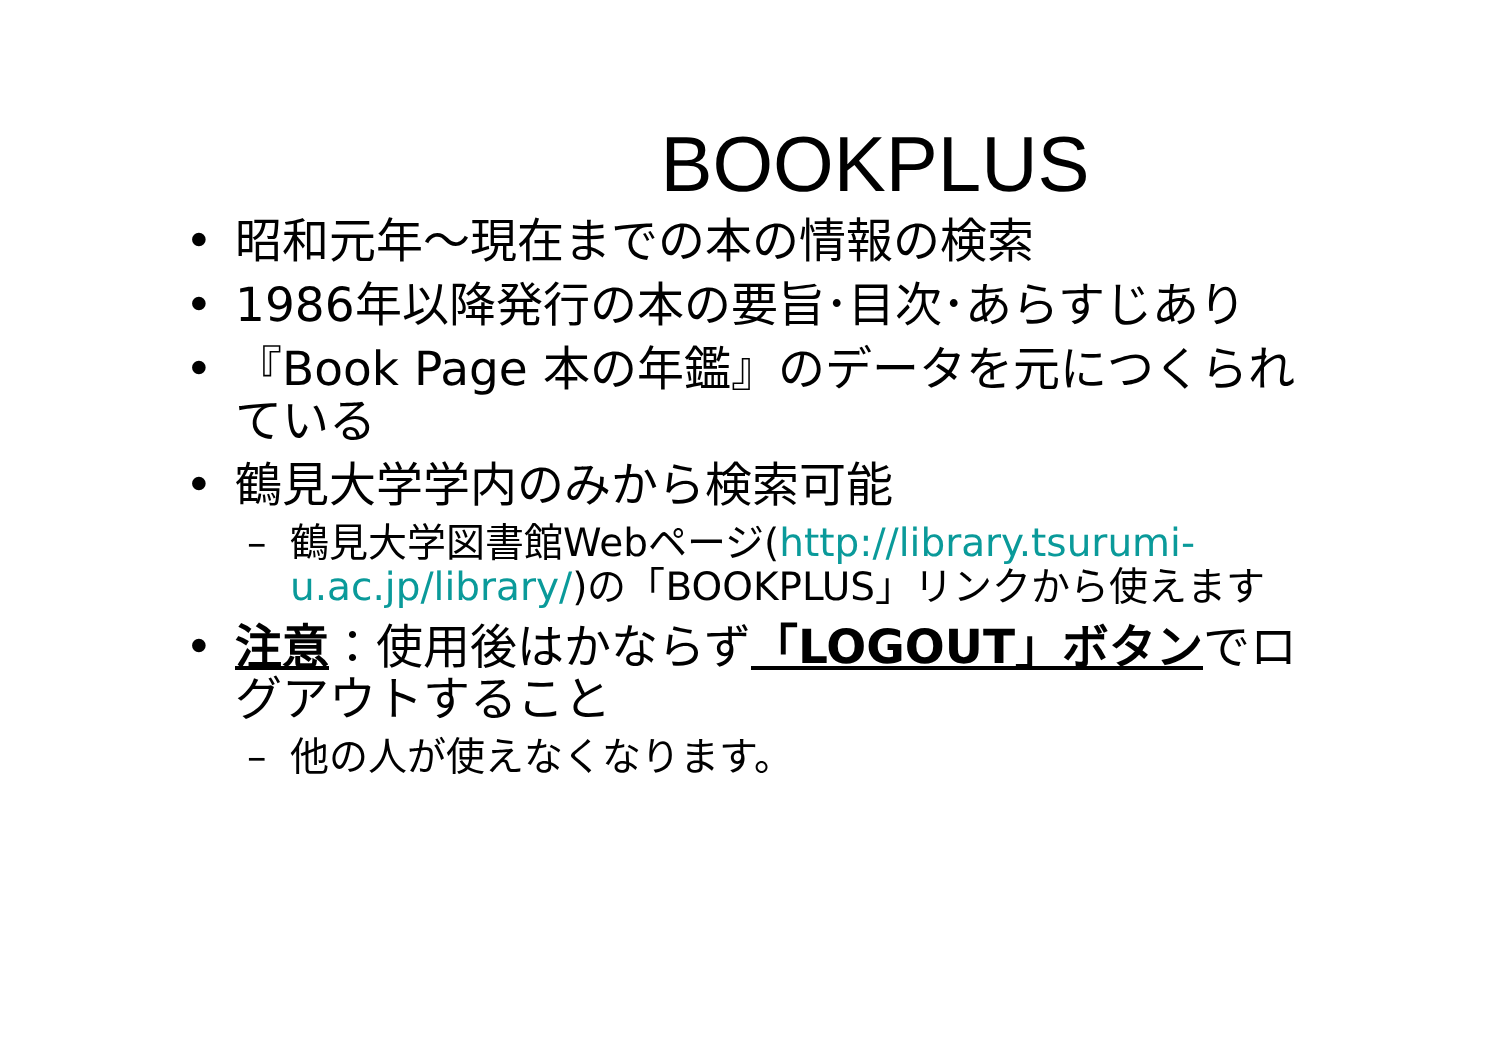BOOKPLUS
• 昭和元年～現在までの本の情報の検索
• 1986年以降発行の本の要旨･目次･あらすじあり
• 『Book Page 本の年鑑』のデータを元につくられている
• 鶴見大学学内のみから検索可能
– 鶴見大学図書館Webページ(http://library.tsurumi-u.ac.jp/library/)の「BOOKPLUS」リンクから使えます
• 注意：使用後はかならず「LOGOUT」ボタンでログアウトすること
– 他の人が使えなくなります。